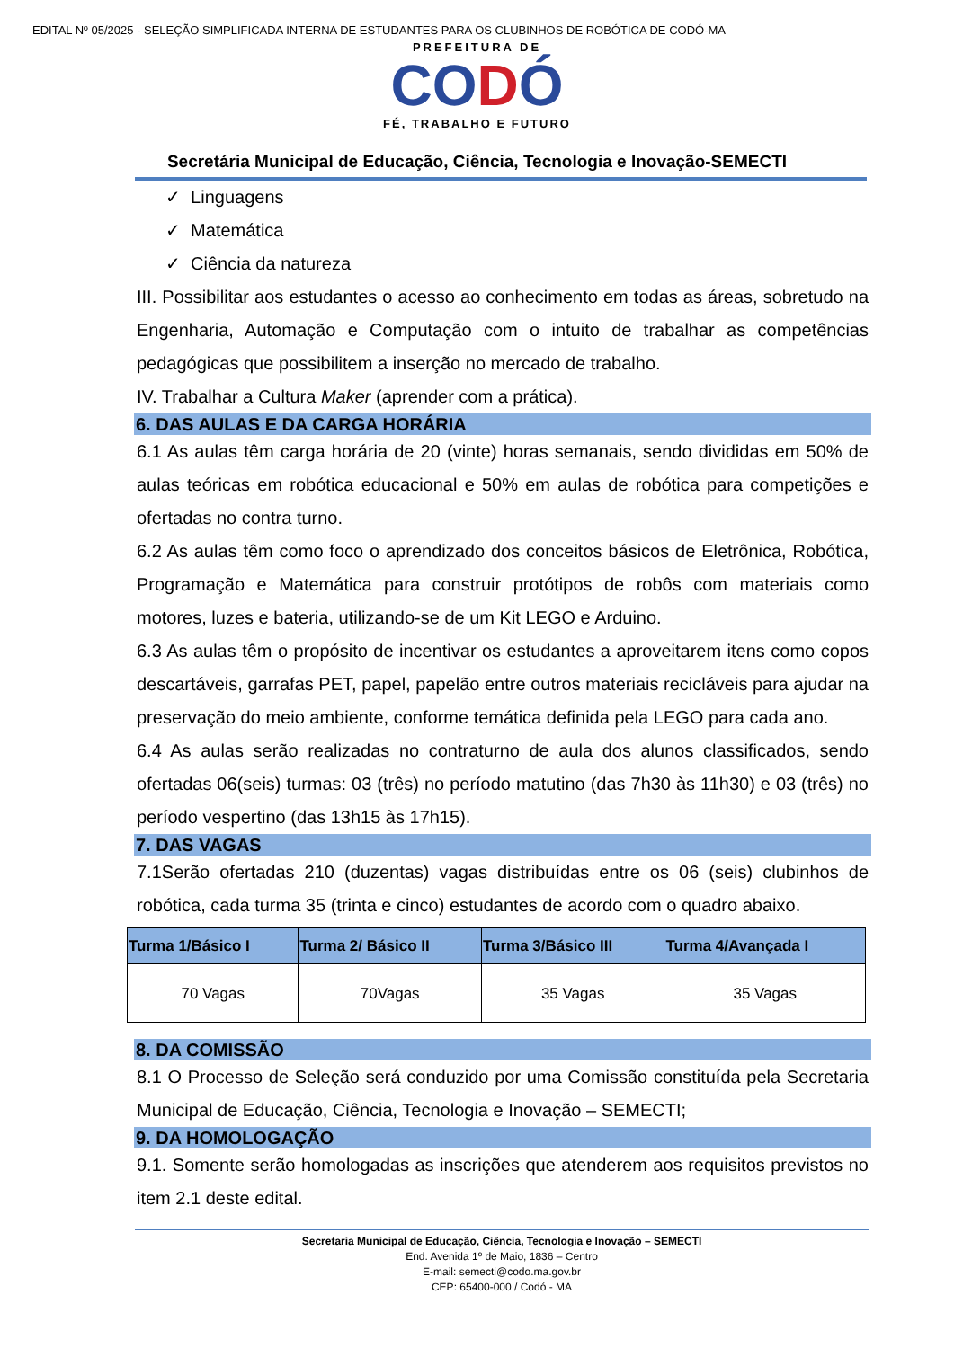EDITAL Nº 05/2025 - SELEÇÃO SIMPLIFICADA INTERNA DE ESTUDANTES PARA OS CLUBINHOS DE ROBÓTICA DE CODÓ-MA
PREFEITURA DE
CODÓ
FÉ, TRABALHO E FUTURO
Secretária Municipal de Educação, Ciência, Tecnologia e Inovação-SEMECTI
✓ Linguagens
✓ Matemática
✓ Ciência da natureza
III. Possibilitar aos estudantes o acesso ao conhecimento em todas as áreas, sobretudo na Engenharia, Automação e Computação com o intuito de trabalhar as competências pedagógicas que possibilitem a inserção no mercado de trabalho.
IV. Trabalhar a Cultura Maker (aprender com a prática).
6. DAS AULAS E DA CARGA HORÁRIA
6.1 As aulas têm carga horária de 20 (vinte) horas semanais, sendo divididas em 50% de aulas teóricas em robótica educacional e 50% em aulas de robótica para competições e ofertadas no contra turno.
6.2 As aulas têm como foco o aprendizado dos conceitos básicos de Eletrônica, Robótica, Programação e Matemática para construir protótipos de robôs com materiais como motores, luzes e bateria, utilizando-se de um Kit LEGO e Arduino.
6.3 As aulas têm o propósito de incentivar os estudantes a aproveitarem itens como copos descartáveis, garrafas PET, papel, papelão entre outros materiais recicláveis para ajudar na preservação do meio ambiente, conforme temática definida pela LEGO para cada ano.
6.4 As aulas serão realizadas no contraturno de aula dos alunos classificados, sendo ofertadas 06(seis) turmas: 03 (três) no período matutino (das 7h30 às 11h30) e 03 (três) no período vespertino (das 13h15 às 17h15).
7. DAS VAGAS
7.1Serão ofertadas 210 (duzentas) vagas distribuídas entre os 06 (seis) clubinhos de robótica, cada turma 35 (trinta e cinco) estudantes de acordo com o quadro abaixo.
| Turma 1/Básico I | Turma 2/ Básico II | Turma 3/Básico III | Turma 4/Avançada I |
| --- | --- | --- | --- |
| 70 Vagas | 70Vagas | 35 Vagas | 35 Vagas |
8. DA COMISSÃO
8.1 O Processo de Seleção será conduzido por uma Comissão constituída pela Secretaria Municipal de Educação, Ciência, Tecnologia e Inovação – SEMECTI;
9. DA HOMOLOGAÇÃO
9.1. Somente serão homologadas as inscrições que atenderem aos requisitos previstos no item 2.1 deste edital.
Secretaria Municipal de Educação, Ciência, Tecnologia e Inovação – SEMECTI
End. Avenida 1º de Maio, 1836 – Centro
E-mail: semecti@codo.ma.gov.br
CEP: 65400-000 / Codó - MA